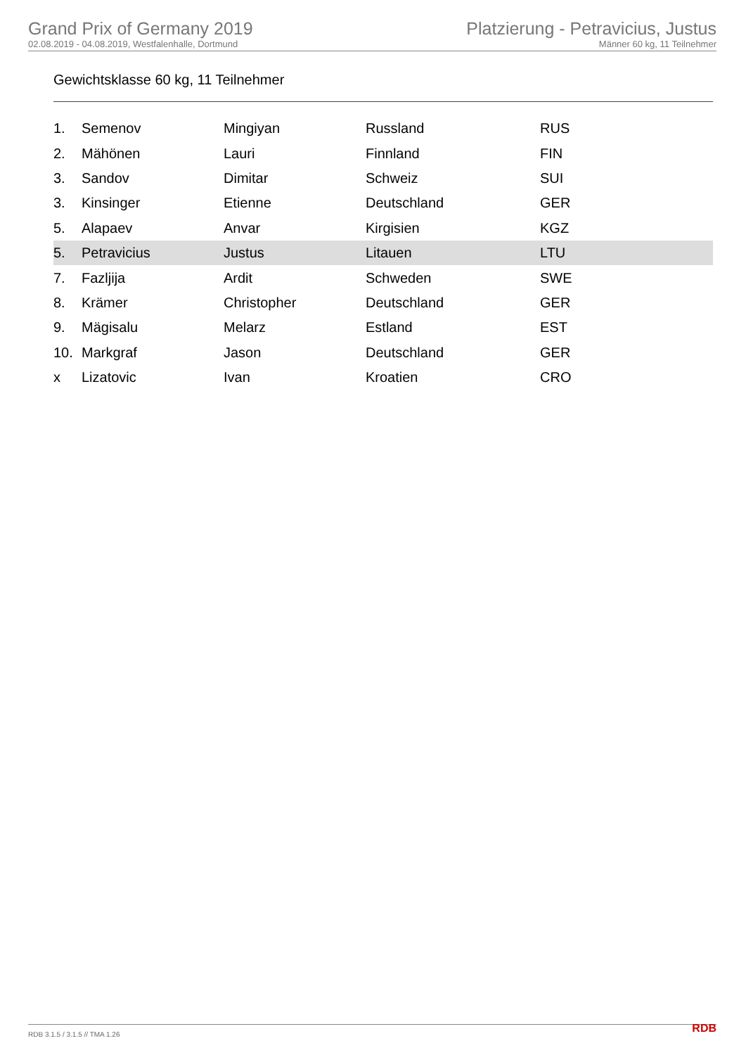Grand Prix of Germany 2019
02.08.2019 - 04.08.2019, Westfalenhalle, Dortmund
Platzierung - Petravicius, Justus
Männer 60 kg, 11 Teilnehmer
Gewichtsklasse 60 kg, 11 Teilnehmer
| 1. | Semenov | Mingiyan | Russland | RUS |
| 2. | Mähönen | Lauri | Finnland | FIN |
| 3. | Sandov | Dimitar | Schweiz | SUI |
| 3. | Kinsinger | Etienne | Deutschland | GER |
| 5. | Alapaev | Anvar | Kirgisien | KGZ |
| 5. | Petravicius | Justus | Litauen | LTU |
| 7. | Fazljija | Ardit | Schweden | SWE |
| 8. | Krämer | Christopher | Deutschland | GER |
| 9. | Mägisalu | Melarz | Estland | EST |
| 10. | Markgraf | Jason | Deutschland | GER |
| x | Lizatovic | Ivan | Kroatien | CRO |
RDB 3.1.5 / 3.1.5 // TMA 1.26 RDB